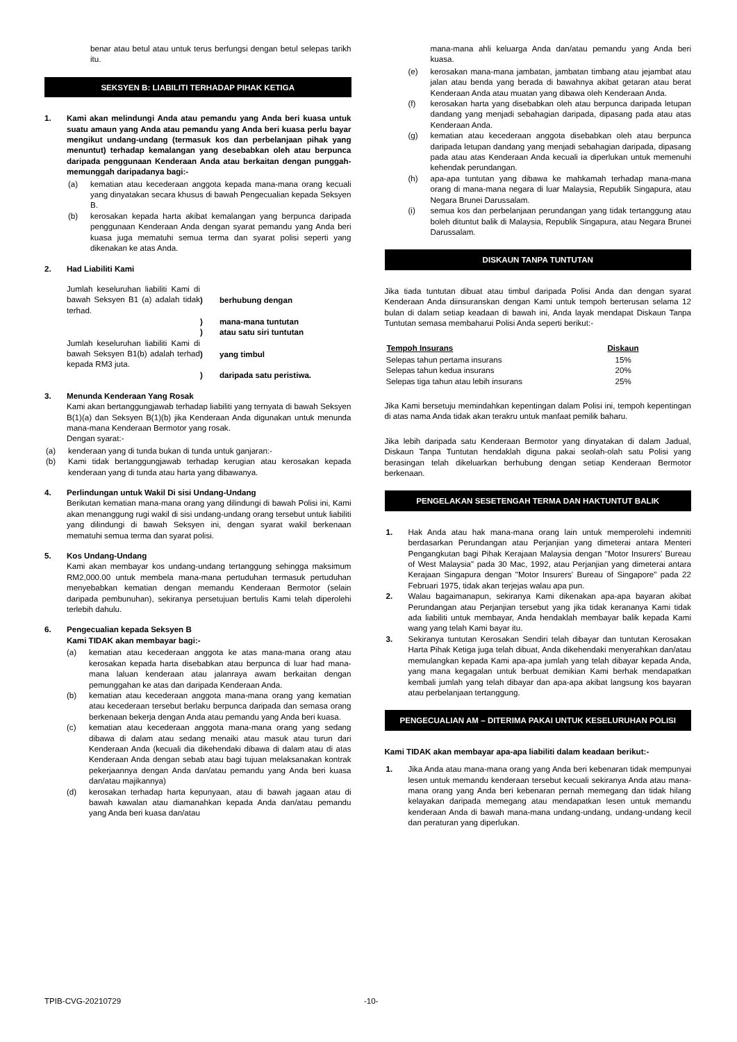benar atau betul atau untuk terus berfungsi dengan betul selepas tarikh itu.
SEKSYEN B: LIABILITI TERHADAP PIHAK KETIGA
1. Kami akan melindungi Anda atau pemandu yang Anda beri kuasa untuk suatu amaun yang Anda atau pemandu yang Anda beri kuasa perlu bayar mengikut undang-undang (termasuk kos dan perbelanjaan pihak yang menuntut) terhadap kemalangan yang desebabkan oleh atau berpunca daripada penggunaan Kenderaan Anda atau berkaitan dengan punggah-memunggah daripadanya bagi:-
(a) kematian atau kecederaan anggota kepada mana-mana orang kecuali yang dinyatakan secara khusus di bawah Pengecualian kepada Seksyen B.
(b) kerosakan kepada harta akibat kemalangan yang berpunca daripada penggunaan Kenderaan Anda dengan syarat pemandu yang Anda beri kuasa juga mematuhi semua terma dan syarat polisi seperti yang dikenakan ke atas Anda.
2. Had Liabiliti Kami
| Jumlah keseluruhan liabiliti Kami di bawah Seksyen B1 (a) adalah tidak terhad. | ) ) ) | berhubung dengan mana-mana tuntutan atau satu siri tuntutan |
| Jumlah keseluruhan liabiliti Kami di bawah Seksyen B1(b) adalah terhad kepada RM3 juta. | ) ) | yang timbul daripada satu peristiwa. |
3. Menunda Kenderaan Yang Rosak
Kami akan bertanggungjawab terhadap liabiliti yang ternyata di bawah Seksyen B(1)(a) dan Seksyen B(1)(b) jika Kenderaan Anda digunakan untuk menunda mana-mana Kenderaan Bermotor yang rosak.
Dengan syarat:-
(a) kenderaan yang di tunda bukan di tunda untuk ganjaran:-
(b) Kami tidak bertanggungjawab terhadap kerugian atau kerosakan kepada kenderaan yang di tunda atau harta yang dibawanya.
4. Perlindungan untuk Wakil Di sisi Undang-Undang
Berikutan kematian mana-mana orang yang dilindungi di bawah Polisi ini, Kami akan menanggung rugi wakil di sisi undang-undang orang tersebut untuk liabiliti yang dilindungi di bawah Seksyen ini, dengan syarat wakil berkenaan mematuhi semua terma dan syarat polisi.
5. Kos Undang-Undang
Kami akan membayar kos undang-undang tertanggung sehingga maksimum RM2,000.00 untuk membela mana-mana pertuduhan termasuk pertuduhan menyebabkan kematian dengan memandu Kenderaan Bermotor (selain daripada pembunuhan), sekiranya persetujuan bertulis Kami telah diperolehi terlebih dahulu.
6. Pengecualian kepada Seksyen B
Kami TIDAK akan membayar bagi:-
(a) kematian atau kecederaan anggota ke atas mana-mana orang atau kerosakan kepada harta disebabkan atau berpunca di luar had mana-mana laluan kenderaan atau jalanraya awam berkaitan dengan pemunggahan ke atas dan daripada Kenderaan Anda.
(b) kematian atau kecederaan anggota mana-mana orang yang kematian atau kecederaan tersebut berlaku berpunca daripada dan semasa orang berkenaan bekerja dengan Anda atau pemandu yang Anda beri kuasa.
(c) kematian atau kecederaan anggota mana-mana orang yang sedang dibawa di dalam atau sedang menaiki atau masuk atau turun dari Kenderaan Anda (kecuali dia dikehendaki dibawa di dalam atau di atas Kenderaan Anda dengan sebab atau bagi tujuan melaksanakan kontrak pekerjaannya dengan Anda dan/atau pemandu yang Anda beri kuasa dan/atau majikannya)
(d) kerosakan terhadap harta kepunyaan, atau di bawah jagaan atau di bawah kawalan atau diamanahkan kepada Anda dan/atau pemandu yang Anda beri kuasa dan/atau
mana-mana ahli keluarga Anda dan/atau pemandu yang Anda beri kuasa.
(e) kerosakan mana-mana jambatan, jambatan timbang atau jejambat atau jalan atau benda yang berada di bawahnya akibat getaran atau berat Kenderaan Anda atau muatan yang dibawa oleh Kenderaan Anda.
(f) kerosakan harta yang disebabkan oleh atau berpunca daripada letupan dandang yang menjadi sebahagian daripada, dipasang pada atau atas Kenderaan Anda.
(g) kematian atau kecederaan anggota disebabkan oleh atau berpunca daripada letupan dandang yang menjadi sebahagian daripada, dipasang pada atau atas Kenderaan Anda kecuali ia diperlukan untuk memenuhi kehendak perundangan.
(h) apa-apa tuntutan yang dibawa ke mahkamah terhadap mana-mana orang di mana-mana negara di luar Malaysia, Republik Singapura, atau Negara Brunei Darussalam.
(i) semua kos dan perbelanjaan perundangan yang tidak tertanggung atau boleh dituntut balik di Malaysia, Republik Singapura, atau Negara Brunei Darussalam.
DISKAUN TANPA TUNTUTAN
Jika tiada tuntutan dibuat atau timbul daripada Polisi Anda dan dengan syarat Kenderaan Anda diinsuranskan dengan Kami untuk tempoh berterusan selama 12 bulan di dalam setiap keadaan di bawah ini, Anda layak mendapat Diskaun Tanpa Tuntutan semasa membaharui Polisi Anda seperti berikut:-
| Tempoh Insurans | Diskaun |
| --- | --- |
| Selepas tahun pertama insurans | 15% |
| Selepas tahun kedua insurans | 20% |
| Selepas tiga tahun atau lebih insurans | 25% |
Jika Kami bersetuju memindahkan kepentingan dalam Polisi ini, tempoh kepentingan di atas nama Anda tidak akan terakru untuk manfaat pemilik baharu.
Jika lebih daripada satu Kenderaan Bermotor yang dinyatakan di dalam Jadual, Diskaun Tanpa Tuntutan hendaklah diguna pakai seolah-olah satu Polisi yang berasingan telah dikeluarkan berhubung dengan setiap Kenderaan Bermotor berkenaan.
PENGELAKAN SESETENGAH TERMA DAN HAKTUNTUT BALIK
1. Hak Anda atau hak mana-mana orang lain untuk memperolehi indemniti berdasarkan Perundangan atau Perjanjian yang dimeterai antara Menteri Pengangkutan bagi Pihak Kerajaan Malaysia dengan "Motor Insurers' Bureau of West Malaysia" pada 30 Mac, 1992, atau Perjanjian yang dimeterai antara Kerajaan Singapura dengan "Motor Insurers' Bureau of Singapore" pada 22 Februari 1975, tidak akan terjejas walau apa pun.
2. Walau bagaimanapun, sekiranya Kami dikenakan apa-apa bayaran akibat Perundangan atau Perjanjian tersebut yang jika tidak kerananya Kami tidak ada liabiliti untuk membayar, Anda hendaklah membayar balik kepada Kami wang yang telah Kami bayar itu.
3. Sekiranya tuntutan Kerosakan Sendiri telah dibayar dan tuntutan Kerosakan Harta Pihak Ketiga juga telah dibuat, Anda dikehendaki menyerahkan dan/atau memulangkan kepada Kami apa-apa jumlah yang telah dibayar kepada Anda, yang mana kegagalan untuk berbuat demikian Kami berhak mendapatkan kembali jumlah yang telah dibayar dan apa-apa akibat langsung kos bayaran atau perbelanjaan tertanggung.
PENGECUALIAN AM – DITERIMA PAKAI UNTUK KESELURUHAN POLISI
Kami TIDAK akan membayar apa-apa liabiliti dalam keadaan berikut:-
1. Jika Anda atau mana-mana orang yang Anda beri kebenaran tidak mempunyai lesen untuk memandu kenderaan tersebut kecuali sekiranya Anda atau mana-mana orang yang Anda beri kebenaran pernah memegang dan tidak hilang kelayakan daripada memegang atau mendapatkan lesen untuk memandu kenderaan Anda di bawah mana-mana undang-undang, undang-undang kecil dan peraturan yang diperlukan.
TPIB-CVG-20210729 -10-